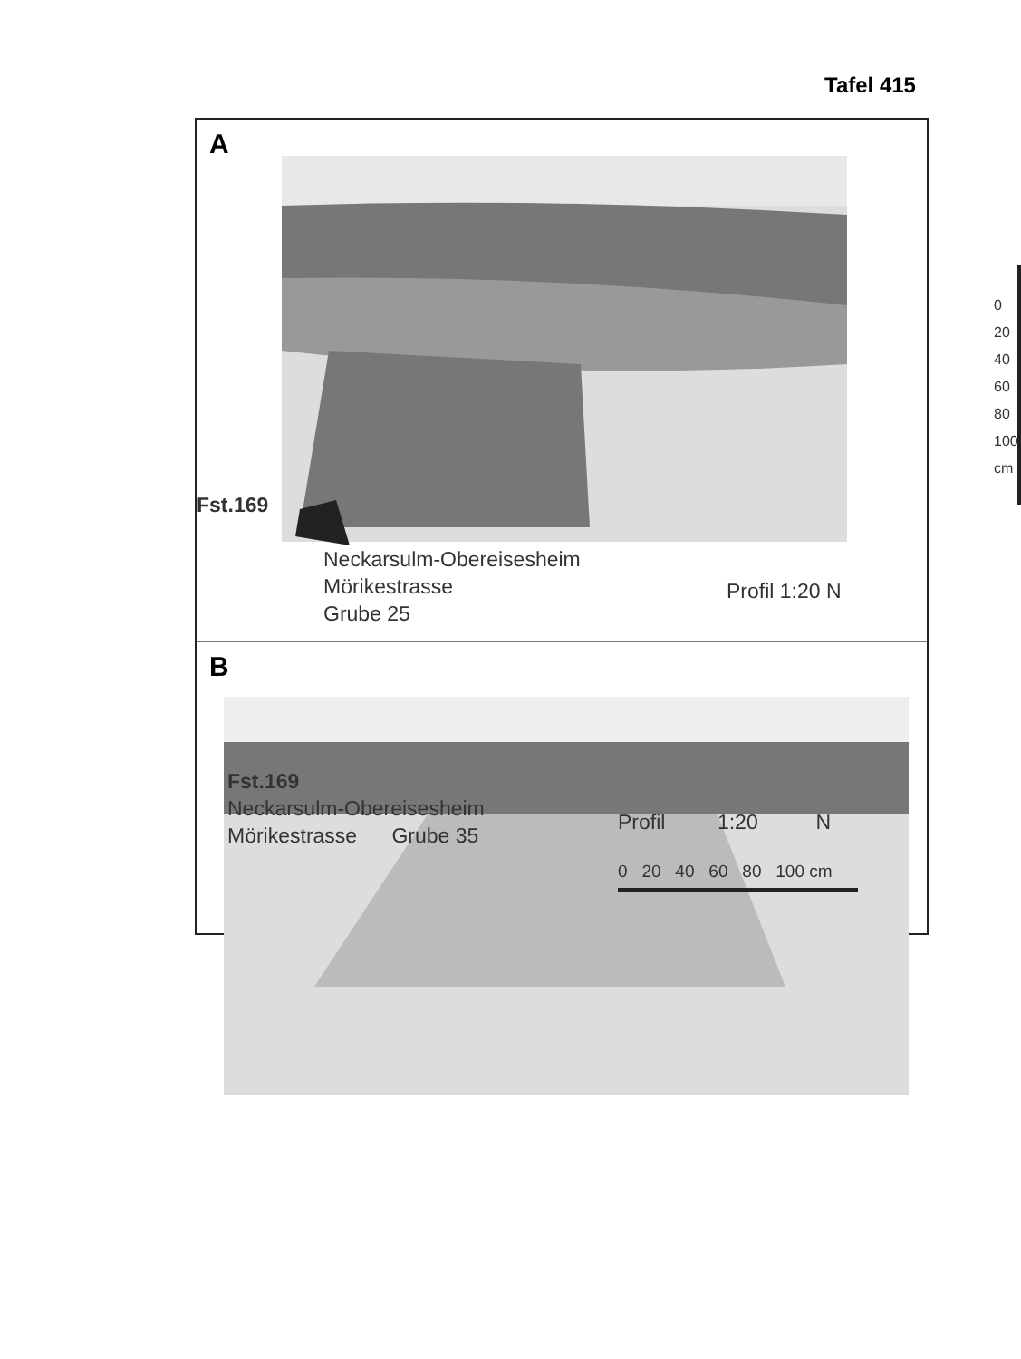Tafel 415
A
Fst.169
Neckarsulm-Obereisesheim
Mörikestrasse
Grube 25
Profil 1:20 N
0 20 40 60 80 100 cm
B
Fst.169
Neckarsulm-Obereisesheim
Mörikestrasse Grube 35
Profil 1:20 N
0 20 40 60 80 100 cm